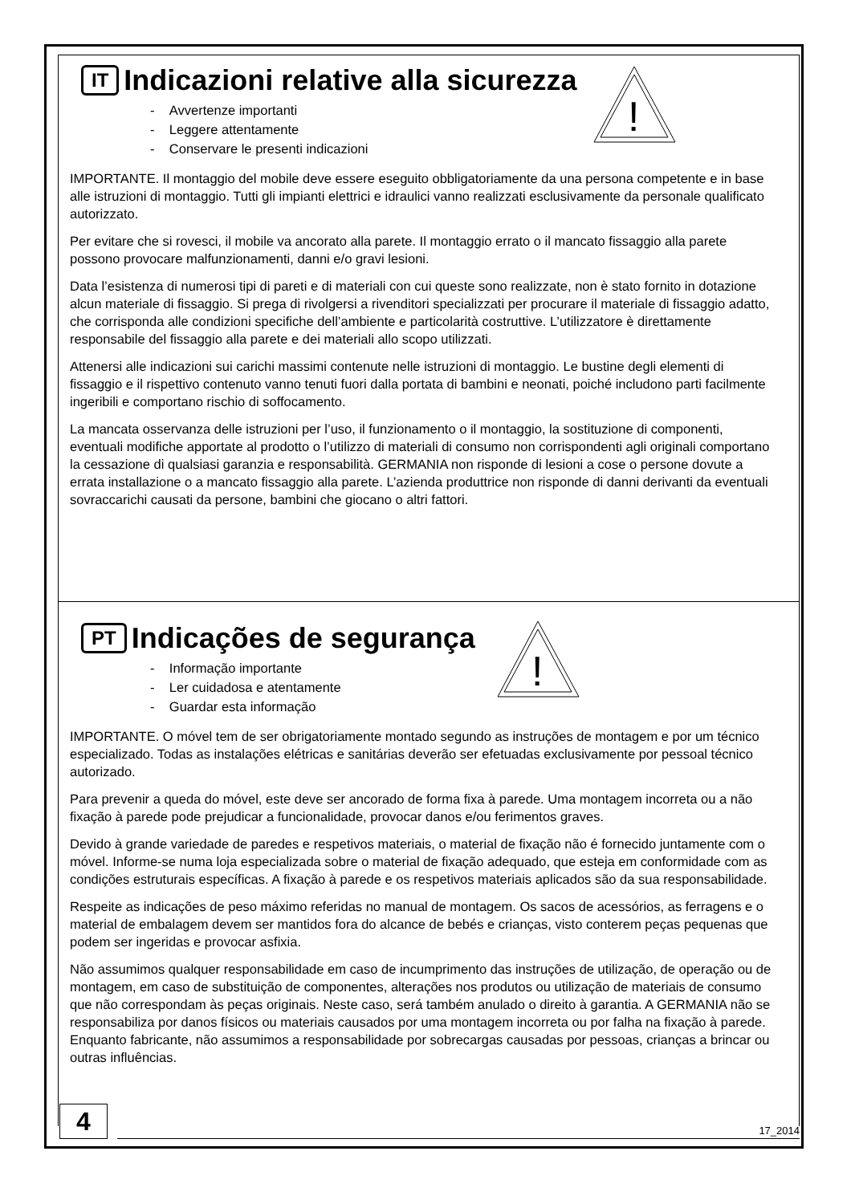!
IT Indicazioni relative alla sicurezza
- Avvertenze importanti
- Leggere attentamente
- Conservare le presenti indicazioni
IMPORTANTE. Il montaggio del mobile deve essere eseguito obbligatoriamente da una persona competente e in base alle istruzioni di montaggio. Tutti gli impianti elettrici e idraulici vanno realizzati esclusivamente da personale qualificato autorizzato.
Per evitare che si rovesci, il mobile va ancorato alla parete. Il montaggio errato o il mancato fissaggio alla parete possono provocare malfunzionamenti, danni e/o gravi lesioni.
Data l’esistenza di numerosi tipi di pareti e di materiali con cui queste sono realizzate, non è stato fornito in dotazione alcun materiale di fissaggio. Si prega di rivolgersi a rivenditori specializzati per procurare il materiale di fissaggio adatto, che corrisponda alle condizioni specifiche dell’ambiente e particolarità costruttive. L’utilizzatore è direttamente responsabile del fissaggio alla parete e dei materiali allo scopo utilizzati.
Attenersi alle indicazioni sui carichi massimi contenute nelle istruzioni di montaggio. Le bustine degli elementi di fissaggio e il rispettivo contenuto vanno tenuti fuori dalla portata di bambini e neonati, poiché includono parti facilmente ingeribili e comportano rischio di soffocamento.
La mancata osservanza delle istruzioni per l’uso, il funzionamento o il montaggio, la sostituzione di componenti, eventuali modifiche apportate al prodotto o l’utilizzo di materiali di consumo non corrispondenti agli originali comportano la cessazione di qualsiasi garanzia e responsabilità. GERMANIA non risponde di lesioni a cose o persone dovute a errata installazione o a mancato fissaggio alla parete. L’azienda produttrice non risponde di danni derivanti da eventuali sovraccarichi causati da persone, bambini che giocano o altri fattori.
!
PT Indicações de segurança
- Informação importante
- Ler cuidadosa e atentamente
- Guardar esta informação
IMPORTANTE. O móvel tem de ser obrigatoriamente montado segundo as instruções de montagem e por um técnico especializado. Todas as instalações elétricas e sanitárias deverão ser efetuadas exclusivamente por pessoal técnico autorizado.
Para prevenir a queda do móvel, este deve ser ancorado de forma fixa à parede. Uma montagem incorreta ou a não fixação à parede pode prejudicar a funcionalidade, provocar danos e/ou ferimentos graves.
Devido à grande variedade de paredes e respetivos materiais, o material de fixação não é fornecido juntamente com o móvel. Informe-se numa loja especializada sobre o material de fixação adequado, que esteja em conformidade com as condições estruturais específicas. A fixação à parede e os respetivos materiais aplicados são da sua responsabilidade.
Respeite as indicações de peso máximo referidas no manual de montagem. Os sacos de acessórios, as ferragens e o material de embalagem devem ser mantidos fora do alcance de bebés e crianças, visto conterem peças pequenas que podem ser ingeridas e provocar asfixia.
Não assumimos qualquer responsabilidade em caso de incumprimento das instruções de utilização, de operação ou de montagem, em caso de substituição de componentes, alterações nos produtos ou utilização de materiais de consumo que não correspondam às peças originais. Neste caso, será também anulado o direito à garantia. A GERMANIA não se responsabiliza por danos físicos ou materiais causados por uma montagem incorreta ou por falha na fixação à parede. Enquanto fabricante, não assumimos a responsabilidade por sobrecargas causadas por pessoas, crianças a brincar ou outras influências.
4
17_2014